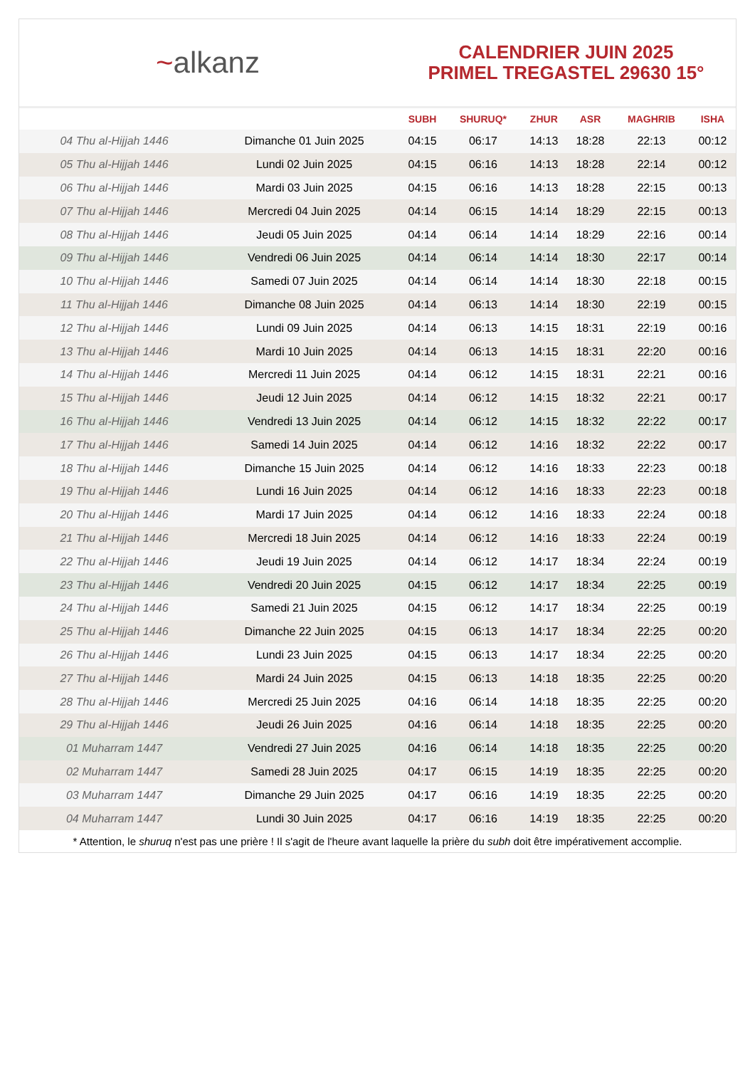~alkanz
CALENDRIER JUIN 2025
PRIMEL TREGASTEL 29630 15°
| | | SUBH | SHURUQ* | ZHUR | ASR | MAGHRIB | ISHA |
| --- | --- | --- | --- | --- | --- | --- | --- |
| 04 Thu al-Hijjah 1446 | Dimanche 01 Juin 2025 | 04:15 | 06:17 | 14:13 | 18:28 | 22:13 | 00:12 |
| 05 Thu al-Hijjah 1446 | Lundi 02 Juin 2025 | 04:15 | 06:16 | 14:13 | 18:28 | 22:14 | 00:12 |
| 06 Thu al-Hijjah 1446 | Mardi 03 Juin 2025 | 04:15 | 06:16 | 14:13 | 18:28 | 22:15 | 00:13 |
| 07 Thu al-Hijjah 1446 | Mercredi 04 Juin 2025 | 04:14 | 06:15 | 14:14 | 18:29 | 22:15 | 00:13 |
| 08 Thu al-Hijjah 1446 | Jeudi 05 Juin 2025 | 04:14 | 06:14 | 14:14 | 18:29 | 22:16 | 00:14 |
| 09 Thu al-Hijjah 1446 | Vendredi 06 Juin 2025 | 04:14 | 06:14 | 14:14 | 18:30 | 22:17 | 00:14 |
| 10 Thu al-Hijjah 1446 | Samedi 07 Juin 2025 | 04:14 | 06:14 | 14:14 | 18:30 | 22:18 | 00:15 |
| 11 Thu al-Hijjah 1446 | Dimanche 08 Juin 2025 | 04:14 | 06:13 | 14:14 | 18:30 | 22:19 | 00:15 |
| 12 Thu al-Hijjah 1446 | Lundi 09 Juin 2025 | 04:14 | 06:13 | 14:15 | 18:31 | 22:19 | 00:16 |
| 13 Thu al-Hijjah 1446 | Mardi 10 Juin 2025 | 04:14 | 06:13 | 14:15 | 18:31 | 22:20 | 00:16 |
| 14 Thu al-Hijjah 1446 | Mercredi 11 Juin 2025 | 04:14 | 06:12 | 14:15 | 18:31 | 22:21 | 00:16 |
| 15 Thu al-Hijjah 1446 | Jeudi 12 Juin 2025 | 04:14 | 06:12 | 14:15 | 18:32 | 22:21 | 00:17 |
| 16 Thu al-Hijjah 1446 | Vendredi 13 Juin 2025 | 04:14 | 06:12 | 14:15 | 18:32 | 22:22 | 00:17 |
| 17 Thu al-Hijjah 1446 | Samedi 14 Juin 2025 | 04:14 | 06:12 | 14:16 | 18:32 | 22:22 | 00:17 |
| 18 Thu al-Hijjah 1446 | Dimanche 15 Juin 2025 | 04:14 | 06:12 | 14:16 | 18:33 | 22:23 | 00:18 |
| 19 Thu al-Hijjah 1446 | Lundi 16 Juin 2025 | 04:14 | 06:12 | 14:16 | 18:33 | 22:23 | 00:18 |
| 20 Thu al-Hijjah 1446 | Mardi 17 Juin 2025 | 04:14 | 06:12 | 14:16 | 18:33 | 22:24 | 00:18 |
| 21 Thu al-Hijjah 1446 | Mercredi 18 Juin 2025 | 04:14 | 06:12 | 14:16 | 18:33 | 22:24 | 00:19 |
| 22 Thu al-Hijjah 1446 | Jeudi 19 Juin 2025 | 04:14 | 06:12 | 14:17 | 18:34 | 22:24 | 00:19 |
| 23 Thu al-Hijjah 1446 | Vendredi 20 Juin 2025 | 04:15 | 06:12 | 14:17 | 18:34 | 22:25 | 00:19 |
| 24 Thu al-Hijjah 1446 | Samedi 21 Juin 2025 | 04:15 | 06:12 | 14:17 | 18:34 | 22:25 | 00:19 |
| 25 Thu al-Hijjah 1446 | Dimanche 22 Juin 2025 | 04:15 | 06:13 | 14:17 | 18:34 | 22:25 | 00:20 |
| 26 Thu al-Hijjah 1446 | Lundi 23 Juin 2025 | 04:15 | 06:13 | 14:17 | 18:34 | 22:25 | 00:20 |
| 27 Thu al-Hijjah 1446 | Mardi 24 Juin 2025 | 04:15 | 06:13 | 14:18 | 18:35 | 22:25 | 00:20 |
| 28 Thu al-Hijjah 1446 | Mercredi 25 Juin 2025 | 04:16 | 06:14 | 14:18 | 18:35 | 22:25 | 00:20 |
| 29 Thu al-Hijjah 1446 | Jeudi 26 Juin 2025 | 04:16 | 06:14 | 14:18 | 18:35 | 22:25 | 00:20 |
| 01 Muharram 1447 | Vendredi 27 Juin 2025 | 04:16 | 06:14 | 14:18 | 18:35 | 22:25 | 00:20 |
| 02 Muharram 1447 | Samedi 28 Juin 2025 | 04:17 | 06:15 | 14:19 | 18:35 | 22:25 | 00:20 |
| 03 Muharram 1447 | Dimanche 29 Juin 2025 | 04:17 | 06:16 | 14:19 | 18:35 | 22:25 | 00:20 |
| 04 Muharram 1447 | Lundi 30 Juin 2025 | 04:17 | 06:16 | 14:19 | 18:35 | 22:25 | 00:20 |
* Attention, le shuruq n'est pas une prière ! Il s'agit de l'heure avant laquelle la prière du subh doit être impérativement accomplie.